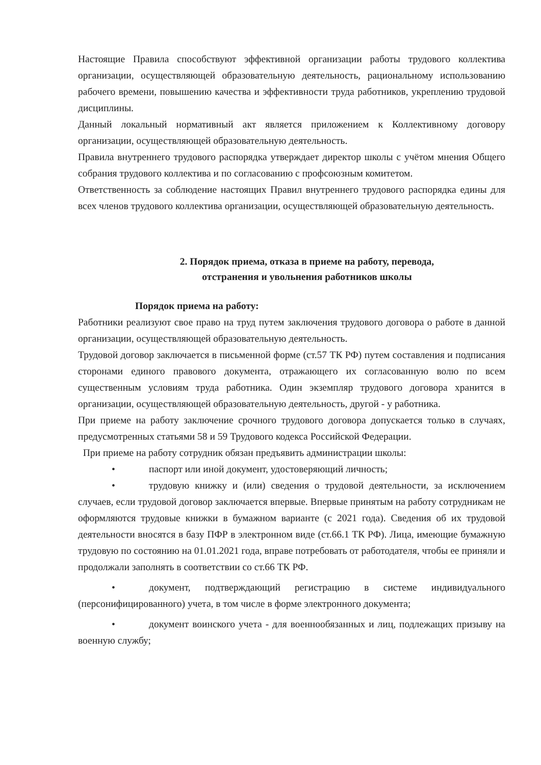Настоящие Правила способствуют эффективной организации работы трудового коллектива организации, осуществляющей образовательную деятельность, рациональному использованию рабочего времени, повышению качества и эффективности труда работников, укреплению трудовой дисциплины.
Данный локальный нормативный акт является приложением к Коллективному договору организации, осуществляющей образовательную деятельность.
Правила внутреннего трудового распорядка утверждает директор школы с учётом мнения Общего собрания трудового коллектива и по согласованию с профсоюзным комитетом.
Ответственность за соблюдение настоящих Правил внутреннего трудового распорядка едины для всех членов трудового коллектива организации, осуществляющей образовательную деятельность.
2. Порядок приема, отказа в приеме на работу, перевода,
отстранения и увольнения работников школы
Порядок приема на работу:
Работники реализуют свое право на труд путем заключения трудового договора о работе в данной организации, осуществляющей образовательную деятельность.
Трудовой договор заключается в письменной форме (ст.57 ТК РФ) путем составления и подписания сторонами единого правового документа, отражающего их согласованную волю по всем существенным условиям труда работника. Один экземпляр трудового договора хранится в организации, осуществляющей образовательную деятельность, другой - у работника.
При приеме на работу заключение срочного трудового договора допускается только в случаях, предусмотренных статьями 58 и 59 Трудового кодекса Российской Федерации.
При приеме на работу сотрудник обязан предъявить администрации школы:
• паспорт или иной документ, удостоверяющий личность;
• трудовую книжку и (или) сведения о трудовой деятельности, за исключением случаев, если трудовой договор заключается впервые. Впервые принятым на работу сотрудникам не оформляются трудовые книжки в бумажном варианте (с 2021 года). Сведения об их трудовой деятельности вносятся в базу ПФР в электронном виде (ст.66.1 ТК РФ). Лица, имеющие бумажную трудовую по состоянию на 01.01.2021 года, вправе потребовать от работодателя, чтобы ее приняли и продолжали заполнять в соответствии со ст.66 ТК РФ.
• документ, подтверждающий регистрацию в системе индивидуального (персонифицированного) учета, в том числе в форме электронного документа;
• документ воинского учета - для военнообязанных и лиц, подлежащих призыву на военную службу;